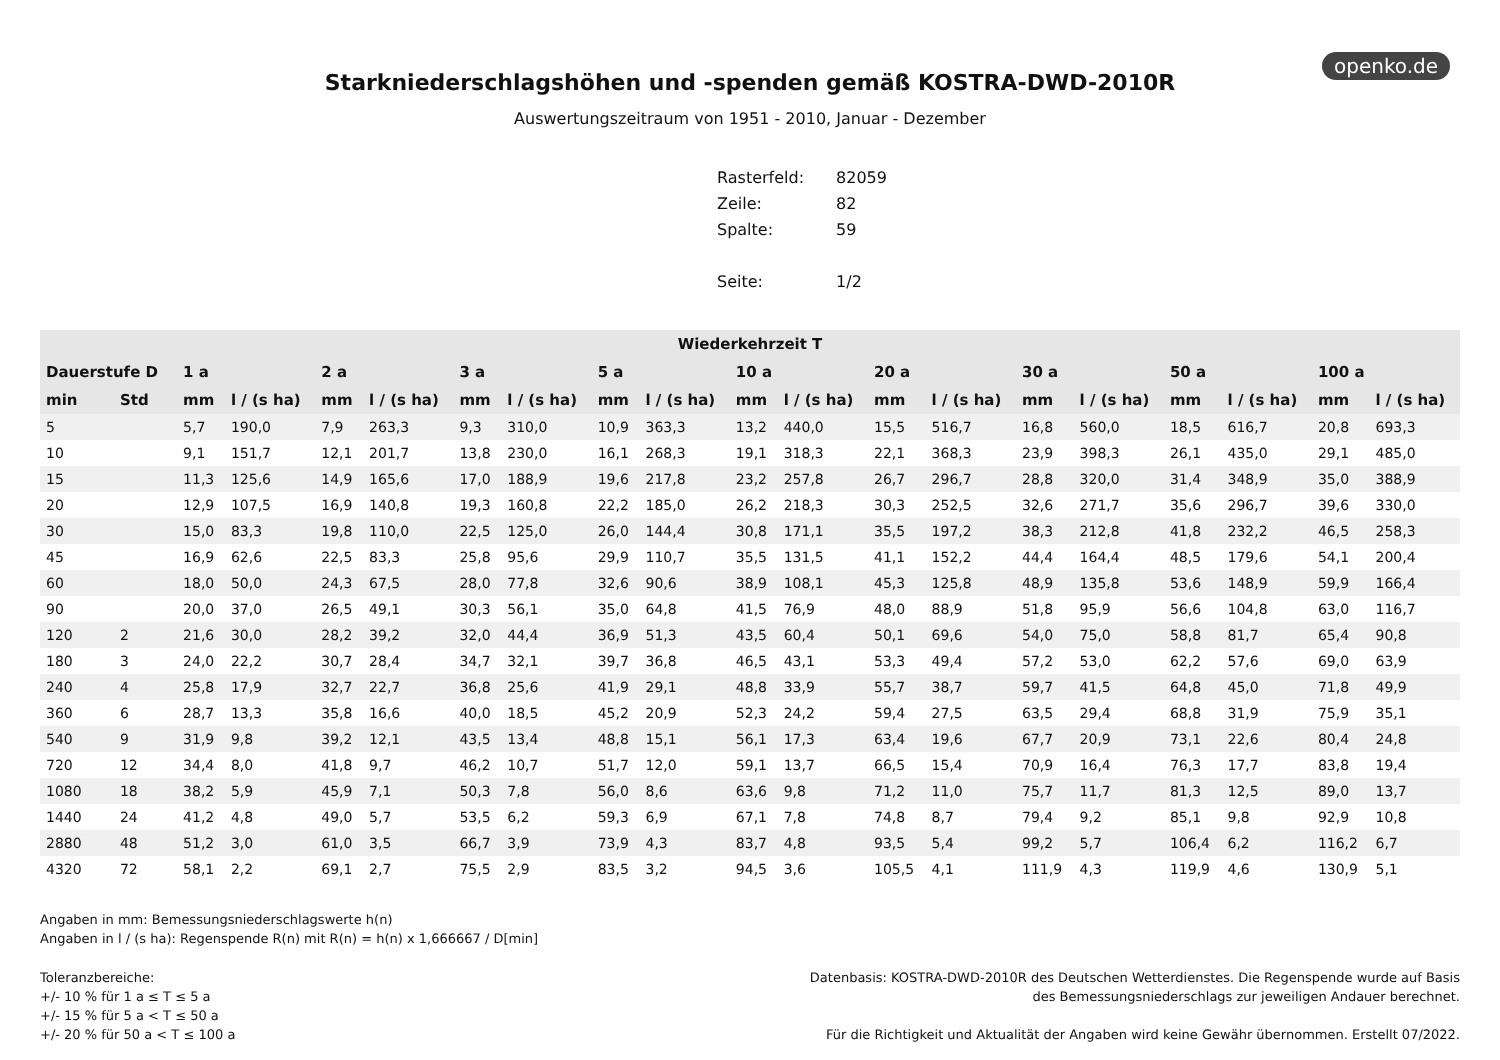openko.de
Starkniederschlagshöhen und -spenden gemäß KOSTRA-DWD-2010R
Auswertungszeitraum von 1951 - 2010, Januar - Dezember
| Rasterfeld: | 82059 |
| Zeile: | 82 |
| Spalte: | 59 |
| Seite: | 1/2 |
| Wiederkehrzeit T | | | | | | | | | | | | | | | | | | | |
| --- | --- | --- | --- | --- | --- | --- | --- | --- | --- | --- | --- | --- | --- | --- | --- | --- | --- | --- | --- |
| Dauerstufe D | | 1 a | | 2 a | | 3 a | | 5 a | | 10 a | | 20 a | | 30 a | | 50 a | | 100 a | |
| min | Std | mm | l / (s ha) | mm | l / (s ha) | mm | l / (s ha) | mm | l / (s ha) | mm | l / (s ha) | mm | l / (s ha) | mm | l / (s ha) | mm | l / (s ha) | mm | l / (s ha) |
| 5 | | 5,7 | 190,0 | 7,9 | 263,3 | 9,3 | 310,0 | 10,9 | 363,3 | 13,2 | 440,0 | 15,5 | 516,7 | 16,8 | 560,0 | 18,5 | 616,7 | 20,8 | 693,3 |
| 10 | | 9,1 | 151,7 | 12,1 | 201,7 | 13,8 | 230,0 | 16,1 | 268,3 | 19,1 | 318,3 | 22,1 | 368,3 | 23,9 | 398,3 | 26,1 | 435,0 | 29,1 | 485,0 |
| 15 | | 11,3 | 125,6 | 14,9 | 165,6 | 17,0 | 188,9 | 19,6 | 217,8 | 23,2 | 257,8 | 26,7 | 296,7 | 28,8 | 320,0 | 31,4 | 348,9 | 35,0 | 388,9 |
| 20 | | 12,9 | 107,5 | 16,9 | 140,8 | 19,3 | 160,8 | 22,2 | 185,0 | 26,2 | 218,3 | 30,3 | 252,5 | 32,6 | 271,7 | 35,6 | 296,7 | 39,6 | 330,0 |
| 30 | | 15,0 | 83,3 | 19,8 | 110,0 | 22,5 | 125,0 | 26,0 | 144,4 | 30,8 | 171,1 | 35,5 | 197,2 | 38,3 | 212,8 | 41,8 | 232,2 | 46,5 | 258,3 |
| 45 | | 16,9 | 62,6 | 22,5 | 83,3 | 25,8 | 95,6 | 29,9 | 110,7 | 35,5 | 131,5 | 41,1 | 152,2 | 44,4 | 164,4 | 48,5 | 179,6 | 54,1 | 200,4 |
| 60 | | 18,0 | 50,0 | 24,3 | 67,5 | 28,0 | 77,8 | 32,6 | 90,6 | 38,9 | 108,1 | 45,3 | 125,8 | 48,9 | 135,8 | 53,6 | 148,9 | 59,9 | 166,4 |
| 90 | | 20,0 | 37,0 | 26,5 | 49,1 | 30,3 | 56,1 | 35,0 | 64,8 | 41,5 | 76,9 | 48,0 | 88,9 | 51,8 | 95,9 | 56,6 | 104,8 | 63,0 | 116,7 |
| 120 | 2 | 21,6 | 30,0 | 28,2 | 39,2 | 32,0 | 44,4 | 36,9 | 51,3 | 43,5 | 60,4 | 50,1 | 69,6 | 54,0 | 75,0 | 58,8 | 81,7 | 65,4 | 90,8 |
| 180 | 3 | 24,0 | 22,2 | 30,7 | 28,4 | 34,7 | 32,1 | 39,7 | 36,8 | 46,5 | 43,1 | 53,3 | 49,4 | 57,2 | 53,0 | 62,2 | 57,6 | 69,0 | 63,9 |
| 240 | 4 | 25,8 | 17,9 | 32,7 | 22,7 | 36,8 | 25,6 | 41,9 | 29,1 | 48,8 | 33,9 | 55,7 | 38,7 | 59,7 | 41,5 | 64,8 | 45,0 | 71,8 | 49,9 |
| 360 | 6 | 28,7 | 13,3 | 35,8 | 16,6 | 40,0 | 18,5 | 45,2 | 20,9 | 52,3 | 24,2 | 59,4 | 27,5 | 63,5 | 29,4 | 68,8 | 31,9 | 75,9 | 35,1 |
| 540 | 9 | 31,9 | 9,8 | 39,2 | 12,1 | 43,5 | 13,4 | 48,8 | 15,1 | 56,1 | 17,3 | 63,4 | 19,6 | 67,7 | 20,9 | 73,1 | 22,6 | 80,4 | 24,8 |
| 720 | 12 | 34,4 | 8,0 | 41,8 | 9,7 | 46,2 | 10,7 | 51,7 | 12,0 | 59,1 | 13,7 | 66,5 | 15,4 | 70,9 | 16,4 | 76,3 | 17,7 | 83,8 | 19,4 |
| 1080 | 18 | 38,2 | 5,9 | 45,9 | 7,1 | 50,3 | 7,8 | 56,0 | 8,6 | 63,6 | 9,8 | 71,2 | 11,0 | 75,7 | 11,7 | 81,3 | 12,5 | 89,0 | 13,7 |
| 1440 | 24 | 41,2 | 4,8 | 49,0 | 5,7 | 53,5 | 6,2 | 59,3 | 6,9 | 67,1 | 7,8 | 74,8 | 8,7 | 79,4 | 9,2 | 85,1 | 9,8 | 92,9 | 10,8 |
| 2880 | 48 | 51,2 | 3,0 | 61,0 | 3,5 | 66,7 | 3,9 | 73,9 | 4,3 | 83,7 | 4,8 | 93,5 | 5,4 | 99,2 | 5,7 | 106,4 | 6,2 | 116,2 | 6,7 |
| 4320 | 72 | 58,1 | 2,2 | 69,1 | 2,7 | 75,5 | 2,9 | 83,5 | 3,2 | 94,5 | 3,6 | 105,5 | 4,1 | 111,9 | 4,3 | 119,9 | 4,6 | 130,9 | 5,1 |
Angaben in mm: Bemessungsniederschlagswerte h(n)
Angaben in l / (s ha): Regenspende R(n) mit R(n) = h(n) x 1,666667 / D[min]
Toleranzbereiche:
+/- 10 % für 1 a ≤ T ≤ 5 a
+/- 15 % für 5 a < T ≤ 50 a
+/- 20 % für 50 a < T ≤ 100 a
Datenbasis: KOSTRA-DWD-2010R des Deutschen Wetterdienstes. Die Regenspende wurde auf Basis
des Bemessungsniederschlags zur jeweiligen Andauer berechnet.
Für die Richtigkeit und Aktualität der Angaben wird keine Gewähr übernommen. Erstellt 07/2022.